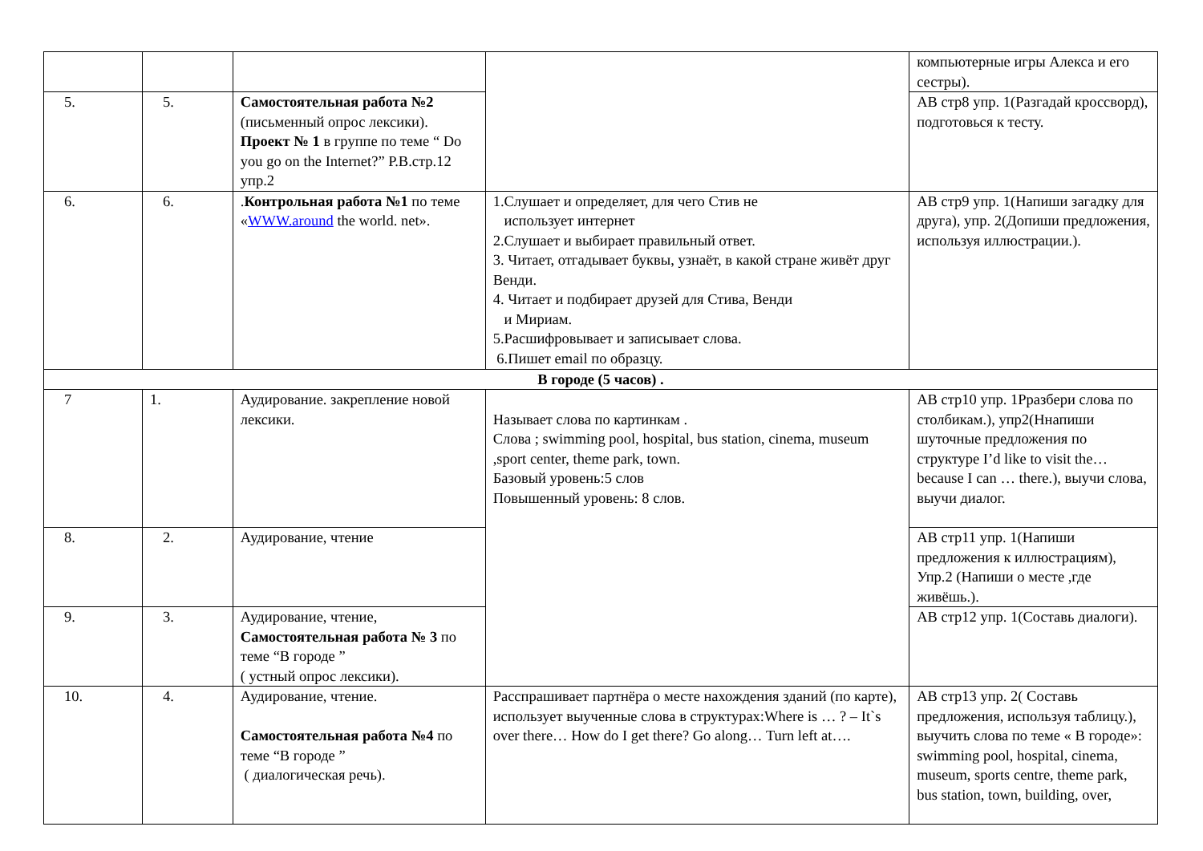| | | | | компьютерные игры Алекса и его сестры). |
| 5. | 5. | Самостоятельная работа №2 (письменный опрос лексики). Проект № 1 в группе по теме “ Do you go on the Internet?” Р.В.стр.12 упр.2 | | АВ стр8 упр. 1(Разгадай кроссворд), подготовься к тесту. |
| 6. | 6. | . Контрольная работа №1 по теме « WWW.around the world. net». | 1.Слушает и определяет, для чего Стив не использует интернет 2.Слушает и выбирает правильный ответ. 3. Читает, отгадывает буквы, узнаёт, в какой стране живёт друг Венди. 4. Читает и подбирает друзей для Стива, Венди и Мириам. 5.Расшифровывает и записывает слова. 6.Пишет email по образцу. | АВ стр9 упр. 1(Напиши загадку для друга), упр. 2(Допиши предложения, используя иллюстрации.). |
| В городе (5 часов) . | | | | |
| 7 | 1. | Аудирование. закрепление новой лексики. | Называет слова по картинкам . Слова ; swimming pool, hospital, bus station, cinema, museum ,sport center, theme park, town. Базовый уровень:5 слов Повышенный уровень: 8 слов. | АВ стр10 упр. 1Рразбери слова по столбикам.), упр2(Ннапиши шуточные предложения по структуре I’d like to visit the… because I can … there.), выучи слова, выучи диалог. |
| 8. | 2. | Аудирование, чтение | | АВ стр11 упр. 1(Напиши предложения к иллюстрациям), Упр.2 (Напиши о месте ,где живёшь.). |
| 9. | 3. | Аудирование, чтение, Самостоятельная работа № 3 по теме “В городе ” ( устный опрос лексики). | | АВ стр12 упр. 1(Составь диалоги). |
| 10. | 4. | Аудирование, чтение. Самостоятельная работа №4 по теме “В городе ” ( диалогическая речь). | Расспрашивает партнёра о месте нахождения зданий (по карте), использует выученные слова в структурах:Where is … ? – It`s over there… How do I get there? Go along… Turn left at…. | АВ стр13 упр. 2( Составь предложения, используя таблицу.), выучить слова по теме « В городе»: swimming pool, hospital, cinema, museum, sports centre, theme park, bus station, town, building, over, |